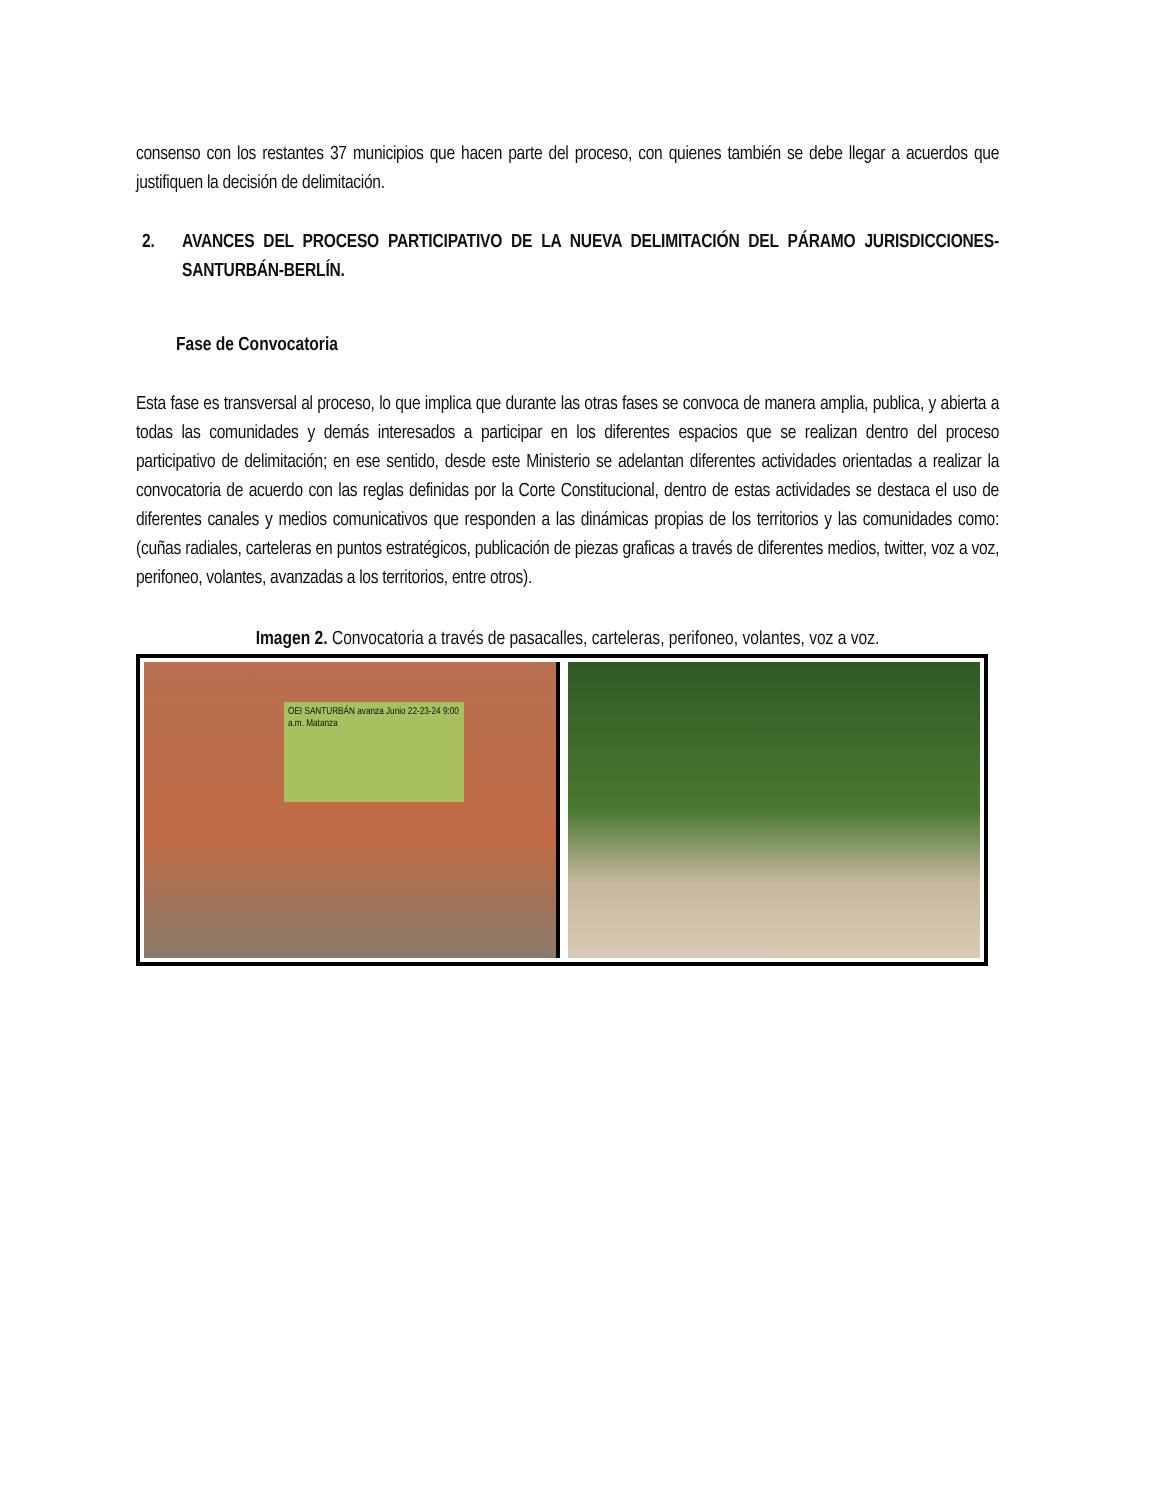consenso con los restantes 37 municipios que hacen parte del proceso, con quienes también se debe llegar a acuerdos que justifiquen la decisión de delimitación.
2. AVANCES DEL PROCESO PARTICIPATIVO DE LA NUEVA DELIMITACIÓN DEL PÁRAMO JURISDICCIONES-SANTURBÁN-BERLÍN.
Fase de Convocatoria
Esta fase es transversal al proceso, lo que implica que durante las otras fases se convoca de manera amplia, publica, y abierta a todas las comunidades y demás interesados a participar en los diferentes espacios que se realizan dentro del proceso participativo de delimitación; en ese sentido, desde este Ministerio se adelantan diferentes actividades orientadas a realizar la convocatoria de acuerdo con las reglas definidas por la Corte Constitucional, dentro de estas actividades se destaca el uso de diferentes canales y medios comunicativos que responden a las dinámicas propias de los territorios y las comunidades como: (cuñas radiales, carteleras en puntos estratégicos, publicación de piezas graficas a través de diferentes medios, twitter, voz a voz, perifoneo, volantes, avanzadas a los territorios, entre otros).
Imagen 2. Convocatoria a través de pasacalles, carteleras, perifoneo, volantes, voz a voz.
OEI SANTURBÁN avanza Junio 22-23-24 9:00 a.m. Matanza